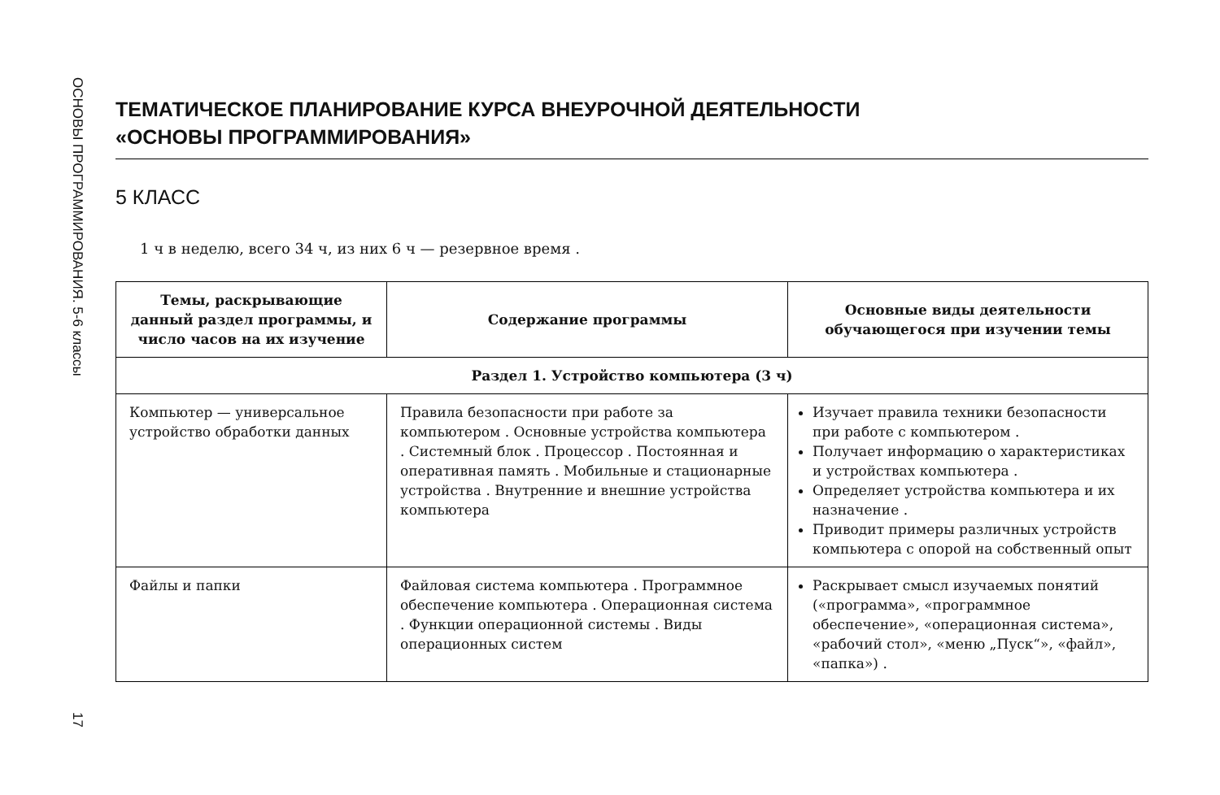ОСНОВЫ ПРОГРАММИРОВАНИЯ. 5-6 классы
17
ТЕМАТИЧЕСКОЕ ПЛАНИРОВАНИЕ КУРСА ВНЕУРОЧНОЙ ДЕЯТЕЛЬНОСТИ
«ОСНОВЫ ПРОГРАММИРОВАНИЯ»
5 КЛАСС
1 ч в неделю, всего 34 ч, из них 6 ч — резервное время .
| Темы, раскрывающие данный раздел программы, и число часов на их изучение | Содержание программы | Основные виды деятельности обучающегося при изучении темы |
| --- | --- | --- |
| Раздел 1. Устройство компьютера (3 ч) | | |
| Компьютер — универсальное устройство обработки данных | Правила безопасности при работе за компьютером . Основные устройства компьютера . Системный блок . Процессор . Постоянная и оперативная память . Мобильные и стационарные устройства . Внутренние и внешние устройства компьютера | Изучает правила техники безопасности при работе с компьютером . Получает информацию о характеристиках и устройствах компьютера . Определяет устройства компьютера и их назначение . Приводит примеры различных устройств компьютера с опорой на собственный опыт |
| Файлы и папки | Файловая система компьютера . Программное обеспечение компьютера . Операционная система . Функции операционной системы . Виды операционных систем | Раскрывает смысл изучаемых понятий («программа», «программное обеспечение», «операционная система», «рабочий стол», «меню „Пуск“», «файл», «папка») . |